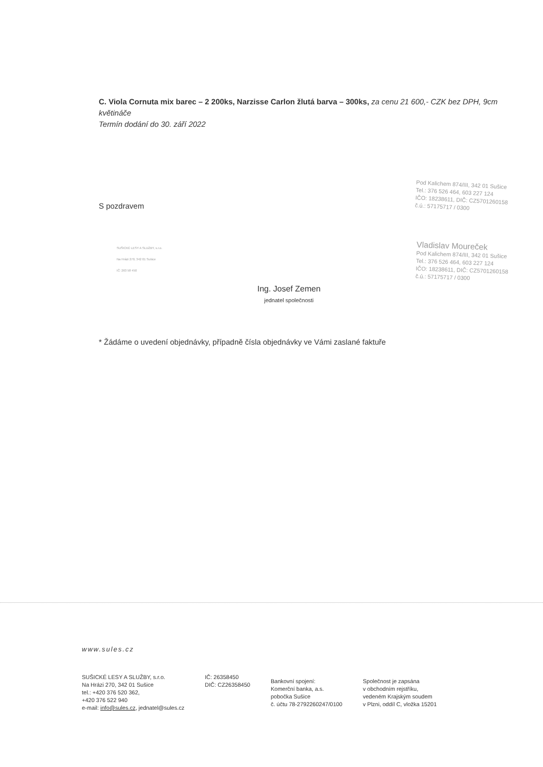C. Viola Cornuta mix barec – 2 200ks, Narzisse Carlon žlutá barva – 300ks, za cenu 21 600,- CZK bez DPH, 9cm květináče
Termín dodání do 30. září 2022
S pozdravem
Pod Kalichem 874/III, 342 01 Sušice
Tel.: 376 526 464, 603 227 124
IČO: 18238611, DIČ: CZ5701260158
č.ú.: 57175717 / 0300
SUŠICKÉ LESY A SLUŽBY, s.r.o.
Na Hrázi 270, 342 01 Sušice
IČ: 263 58 450
Ing. Josef Zemen
jednatel společnosti
Vladislav Moureček
Pod Kalichem 874/III, 342 01 Sušice
Tel.: 376 526 464, 603 227 124
IČO: 18238611, DIČ: CZ5701260158
č.ú.: 57175717 / 0300
* Žádáme o uvedení objednávky, případně čísla objednávky ve Vámi zaslané faktuře
www.sules.cz
SUŠICKÉ LESY A SLUŽBY, s.r.o.
Na Hrázi 270, 342 01 Sušice
tel.: +420 376 520 362,
+420 376 522 940
e-mail: info@sules.cz, jednatel@sules.cz
IČ: 26358450
DIČ: CZ26358450
Bankovní spojení:
Komerční banka, a.s.
pobočka Sušice
č. účtu 78-2792260247/0100
Společnost je zapsána
v obchodním rejstříku,
vedeném Krajským soudem
v Plzni, oddíl C, vložka 15201